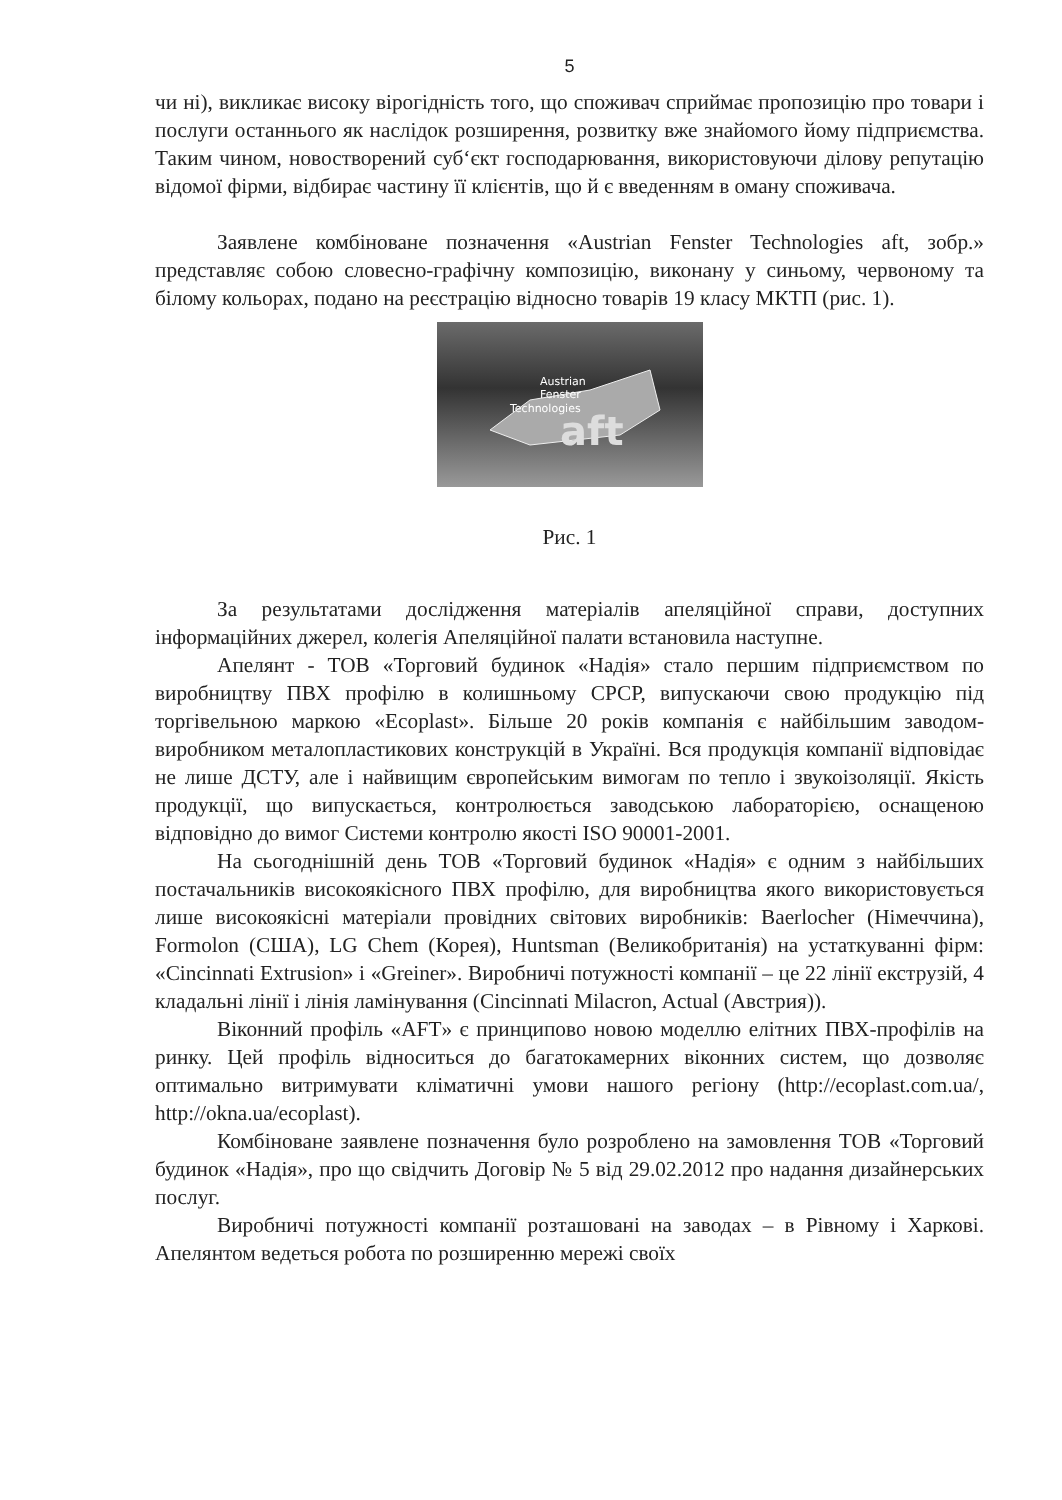5
чи ні), викликає високу вірогідність того, що споживач сприймає пропозицію про товари і послуги останнього як наслідок розширення, розвитку вже знайомого йому підприємства. Таким чином, новостворений суб‘єкт господарювання, використовуючи ділову репутацію відомої фірми, відбирає частину її клієнтів, що й є введенням в оману споживача.
Заявлене комбіноване позначення «Austrian Fenster Technologies aft, зобр.» представляє собою словесно-графічну композицію, виконану у синьому, червоному та білому кольорах, подано на реєстрацію відносно товарів 19 класу МКТП (рис. 1).
Austrian
Fenster
Technologies
aft
Рис. 1
За результатами дослідження матеріалів апеляційної справи, доступних інформаційних джерел, колегія Апеляційної палати встановила наступне.
Апелянт - ТОВ «Торговий будинок «Надія» стало першим підприємством по виробництву ПВХ профілю в колишньому СРСР, випускаючи свою продукцію під торгівельною маркою «Ecoplast». Більше 20 років компанія є найбільшим заводом-виробником металопластикових конструкцій в Україні. Вся продукція компанії відповідає не лише ДСТУ, але і найвищим європейським вимогам по тепло і звукоізоляції. Якість продукції, що випускається, контролюється заводською лабораторією, оснащеною відповідно до вимог Системи контролю якості ISO 90001-2001.
На сьогоднішній день ТОВ «Торговий будинок «Надія» є одним з найбільших постачальників високоякісного ПВХ профілю, для виробництва якого використовується лише високоякісні матеріали провідних світових виробників: Baerlocher (Німеччина), Formolon (США), LG Chem (Корея), Huntsman (Великобританія) на устаткуванні фірм: «Cincinnati Extrusion» і «Greiner». Виробничі потужності компанії – це 22 лінії екструзій, 4 кладальні лінії і лінія ламінування (Cincinnati Milacron, Actual (Австрия)).
Віконний профіль «AFT» є принципово новою моделлю елітних ПВХ-профілів на ринку. Цей профіль відноситься до багатокамерних віконних систем, що дозволяє оптимально витримувати кліматичні умови нашого регіону (http://ecoplast.com.ua/, http://okna.ua/ecoplast).
Комбіноване заявлене позначення було розроблено на замовлення ТОВ «Торговий будинок «Надія», про що свідчить Договір № 5 від 29.02.2012 про надання дизайнерських послуг.
Виробничі потужності компанії розташовані на заводах – в Рівному і Харкові. Апелянтом ведеться робота по розширенню мережі своїх